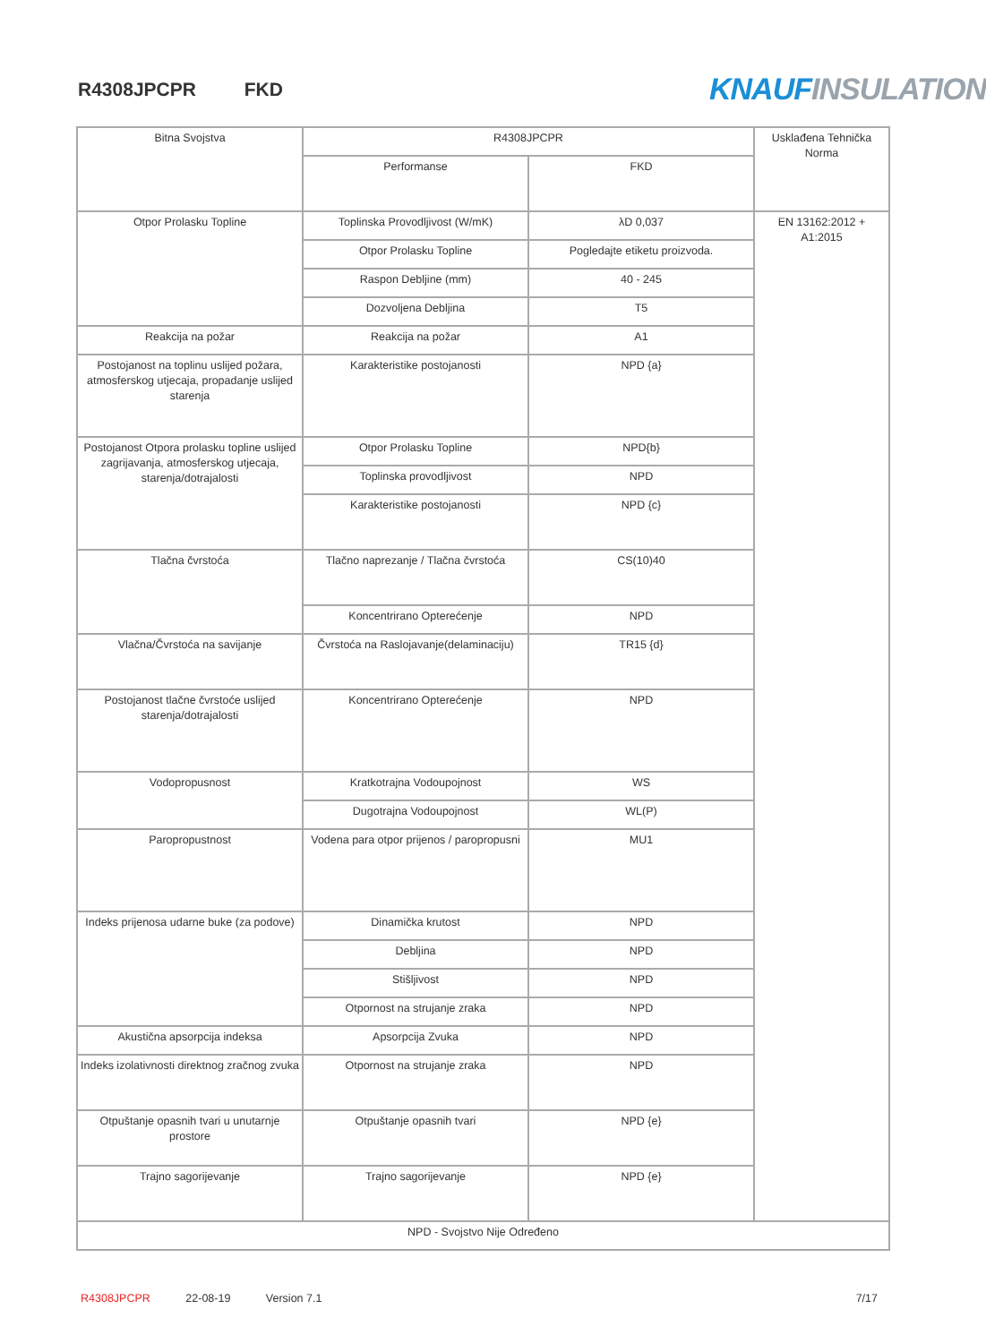R4308JPCPR FKD KNAUF INSULATION
| Bitna Svojstva | R4308JPCPR | | Usklađena Tehnička Norma |
| --- | --- | --- | --- |
| | Performanse | FKD | |
| Otpor Prolasku Topline | Toplinska Provodljivost (W/mK) | λD 0,037 | EN 13162:2012 + A1:2015 |
| | Otpor Prolasku Topline | Pogledajte etiketu proizvoda. | |
| | Raspon Debljine (mm) | 40 - 245 | |
| | Dozvoljena Debljina | T5 | |
| Reakcija na požar | Reakcija na požar | A1 | |
| Postojanost na toplinu uslijed požara, atmosferskog utjecaja, propadanje uslijed starenja | Karakteristike postojanosti | NPD {a} | |
| Postojanost Otpora prolasku topline uslijed zagrijavanja, atmosferskog utjecaja, starenja/dotrajalosti | Otpor Prolasku Topline | NPD{b} | |
| | Toplinska provodljivost | NPD | |
| | Karakteristike postojanosti | NPD {c} | |
| Tlačna čvrstoća | Tlačno naprezanje / Tlačna čvrstoća | CS(10)40 | |
| | Koncentrirano Opterećenje | NPD | |
| Vlačna/Čvrstoća na savijanje | Čvrstoća na Raslojavanje(delaminaciju) | TR15 {d} | |
| Postojanost tlačne čvrstoće uslijed starenja/dotrajalosti | Koncentrirano Opterećenje | NPD | |
| Vodopropusnost | Kratkotrajna Vodoupojnost | WS | |
| | Dugotrajna Vodoupojnost | WL(P) | |
| Paropropustnost | Vodena para otpor prijenos / paropropusni | MU1 | |
| Indeks prijenosa udarne buke (za podove) | Dinamička krutost | NPD | |
| | Debljina | NPD | |
| | Stišljivost | NPD | |
| | Otpornost na strujanje zraka | NPD | |
| Akustična apsorpcija indeksa | Apsorpcija Zvuka | NPD | |
| Indeks izolativnosti direktnog zračnog zvuka | Otpornost na strujanje zraka | NPD | |
| Otpuštanje opasnih tvari u unutarnje prostore | Otpuštanje opasnih tvari | NPD {e} | |
| Trajno sagorijevanje | Trajno sagorijevanje | NPD {e} | |
| NPD - Svojstvo Nije Određeno | | | |
R4308JPCPR 22-08-19 Version 7.1 7/17